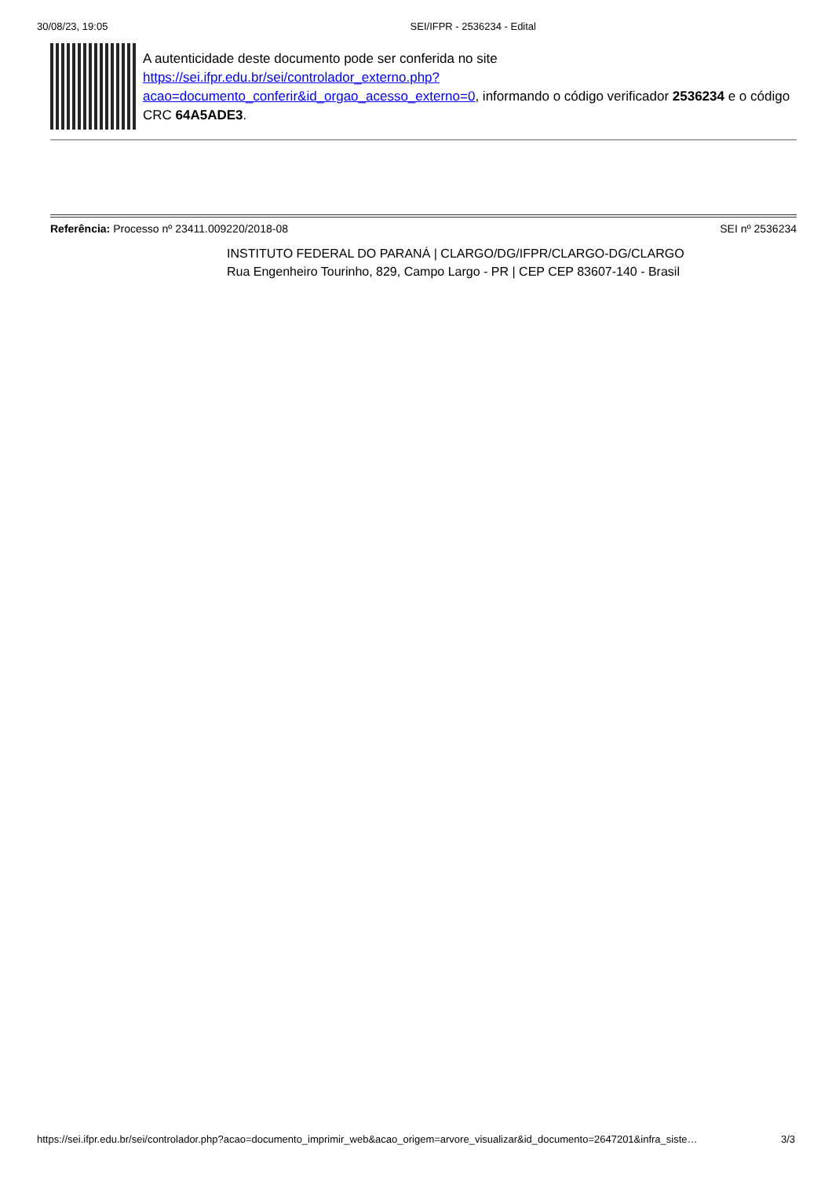30/08/23, 19:05 SEI/IFPR - 2536234 - Edital
A autenticidade deste documento pode ser conferida no site https://sei.ifpr.edu.br/sei/controlador_externo.php?
acao=documento_conferir&id_orgao_acesso_externo=0, informando o código verificador 2536234 e o código CRC 64A5ADE3.
Referência: Processo nº 23411.009220/2018-08 SEI nº 2536234
INSTITUTO FEDERAL DO PARANÁ | CLARGO/DG/IFPR/CLARGO-DG/CLARGO
Rua Engenheiro Tourinho, 829, Campo Largo - PR | CEP CEP 83607-140 - Brasil
https://sei.ifpr.edu.br/sei/controlador.php?acao=documento_imprimir_web&acao_origem=arvore_visualizar&id_documento=2647201&infra_siste… 3/3